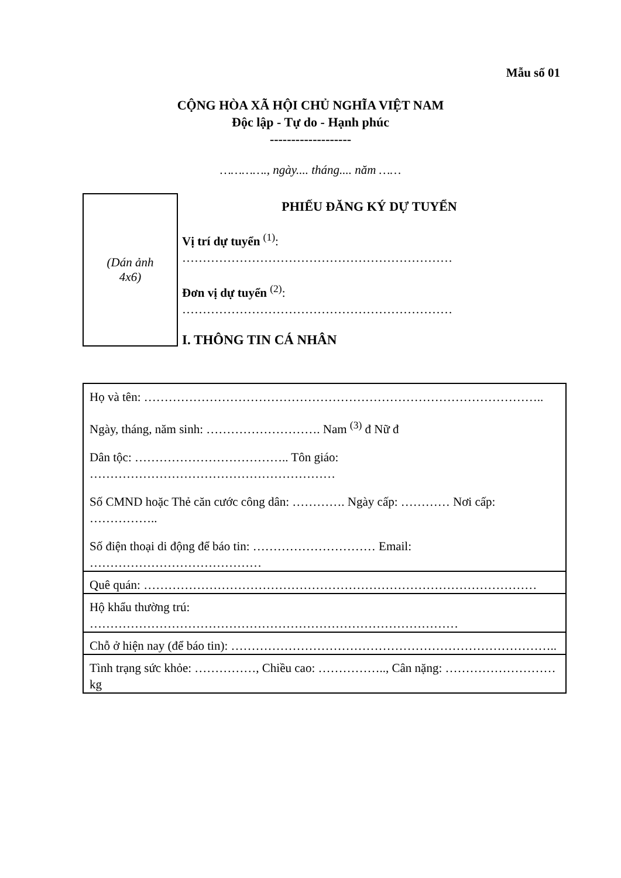Mẫu số 01
CỘNG HÒA XÃ HỘI CHỦ NGHĨA VIỆT NAM
Độc lập - Tự do - Hạnh phúc
-------------------
…………., ngày.... tháng.... năm ……
(Dán ảnh
4x6)
PHIẾU ĐĂNG KÝ DỰ TUYỂN
Vị trí dự tuyển <sup>(1)</sup>:
…………………………………………………………
Đơn vị dự tuyển <sup>(2)</sup>:
…………………………………………………………
I. THÔNG TIN CÁ NHÂN
| Họ và tên: …………………………………………………………………………………….. Ngày, tháng, năm sinh: ………………………. Nam <sup>(3)</sup> đ Nữ đ Dân tộc: ……………………………….. Tôn giáo: …………………………………………………… Số CMND hoặc Thẻ căn cước công dân: …………. Ngày cấp: ………… Nơi cấp: …………….. Số điện thoại di động để báo tin: ………………………… Email: …………………………………… |
| Quê quán: …………………………………………………………………………………… |
| Hộ khẩu thường trú: ……………………………………………………………………………… |
| Chỗ ở hiện nay (để báo tin): …………………………………………………………………….. |
| Tình trạng sức khỏe: ……………, Chiều cao: …………….., Cân nặng: ……………………… kg |